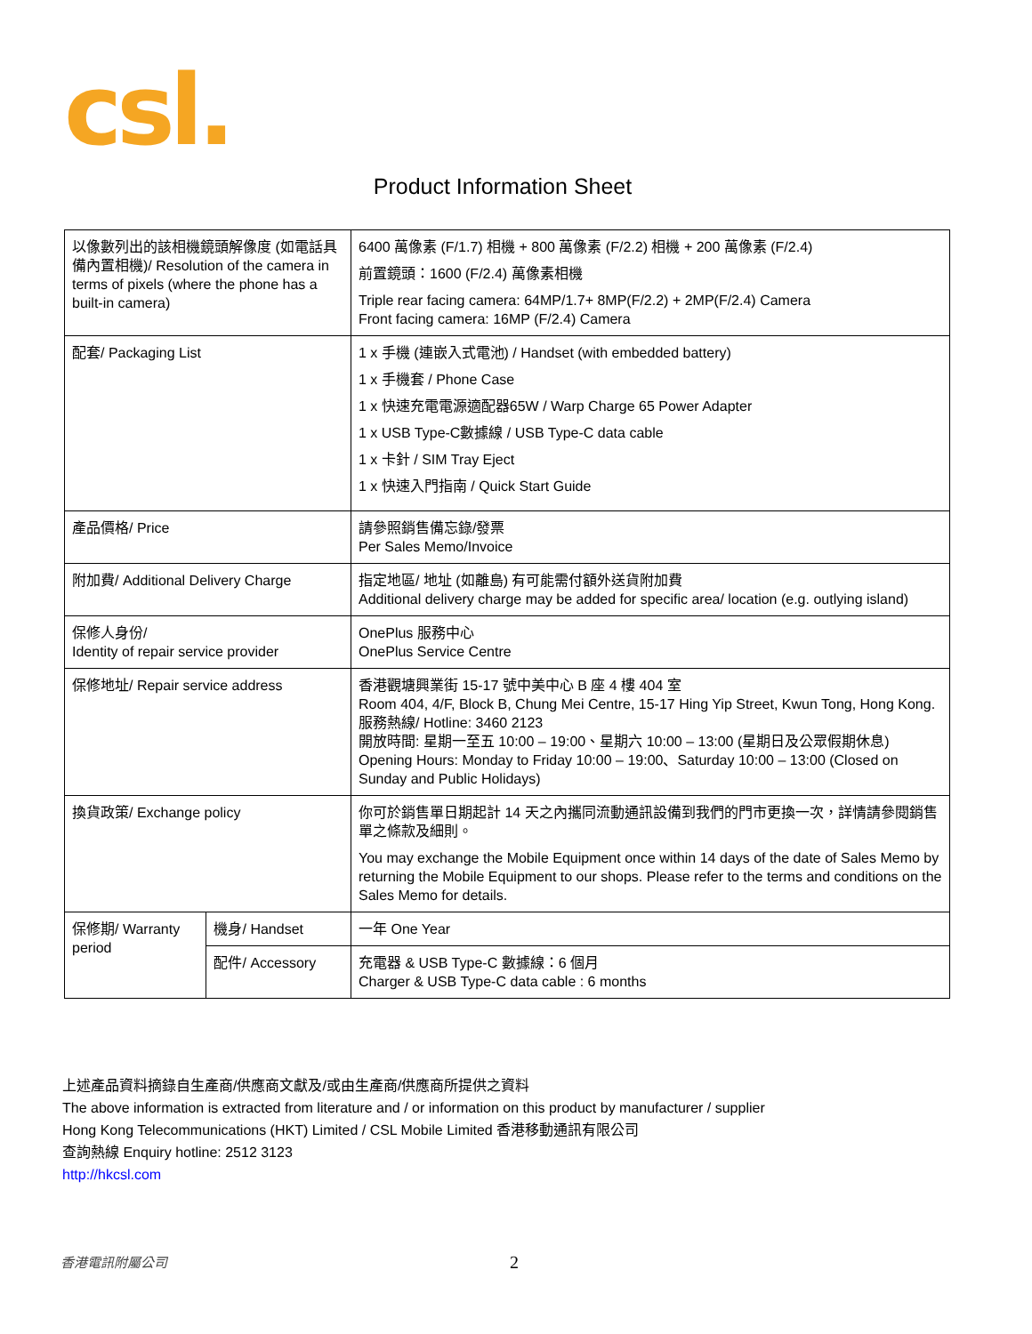csl.
Product Information Sheet
| 以像數列出的該相機鏡頭解像度 (如電話具備內置相機)/ Resolution of the camera in terms of pixels (where the phone has a built-in camera) | | 6400 萬像素 (F/1.7) 相機 + 800 萬像素 (F/2.2) 相機 + 200 萬像素 (F/2.4) 前置鏡頭：1600 (F/2.4) 萬像素相機 Triple rear facing camera: 64MP/1.7+ 8MP(F/2.2) + 2MP(F/2.4) Camera Front facing camera: 16MP (F/2.4) Camera |
| 配套/ Packaging List | | 1 x 手機 (連嵌入式電池) / Handset (with embedded battery) 1 x 手機套 / Phone Case 1 x 快速充電電源適配器65W / Warp Charge 65 Power Adapter 1 x USB Type-C數據線 / USB Type-C data cable 1 x 卡針 / SIM Tray Eject 1 x 快速入門指南 / Quick Start Guide |
| 產品價格/ Price | | 請參照銷售備忘錄/發票 Per Sales Memo/Invoice |
| 附加費/ Additional Delivery Charge | | 指定地區/ 地址 (如離島) 有可能需付額外送貨附加費 Additional delivery charge may be added for specific area/ location (e.g. outlying island) |
| 保修人身份/ Identity of repair service provider | | OnePlus 服務中心 OnePlus Service Centre |
| 保修地址/ Repair service address | | 香港觀塘興業街 15-17 號中美中心 B 座 4 樓 404 室 Room 404, 4/F, Block B, Chung Mei Centre, 15-17 Hing Yip Street, Kwun Tong, Hong Kong. 服務熱線/ Hotline: 3460 2123 開放時間: 星期一至五 10:00 – 19:00、星期六 10:00 – 13:00 (星期日及公眾假期休息) Opening Hours: Monday to Friday 10:00 – 19:00、Saturday 10:00 – 13:00 (Closed on Sunday and Public Holidays) |
| 換貨政策/ Exchange policy | | 你可於銷售單日期起計 14 天之內攜同流動通訊設備到我們的門市更換一次，詳情請參閱銷售單之條款及細則。 You may exchange the Mobile Equipment once within 14 days of the date of Sales Memo by returning the Mobile Equipment to our shops. Please refer to the terms and conditions on the Sales Memo for details. |
| 保修期/ Warranty period | 機身/ Handset | 一年 One Year |
| | 配件/ Accessory | 充電器 & USB Type-C 數據線：6 個月 Charger & USB Type-C data cable : 6 months |
上述產品資料摘錄自生產商/供應商文獻及/或由生產商/供應商所提供之資料
The above information is extracted from literature and / or information on this product by manufacturer / supplier
Hong Kong Telecommunications (HKT) Limited / CSL Mobile Limited 香港移動通訊有限公司
查詢熱線 Enquiry hotline: 2512 3123
http://hkcsl.com
香港電訊附屬公司 2